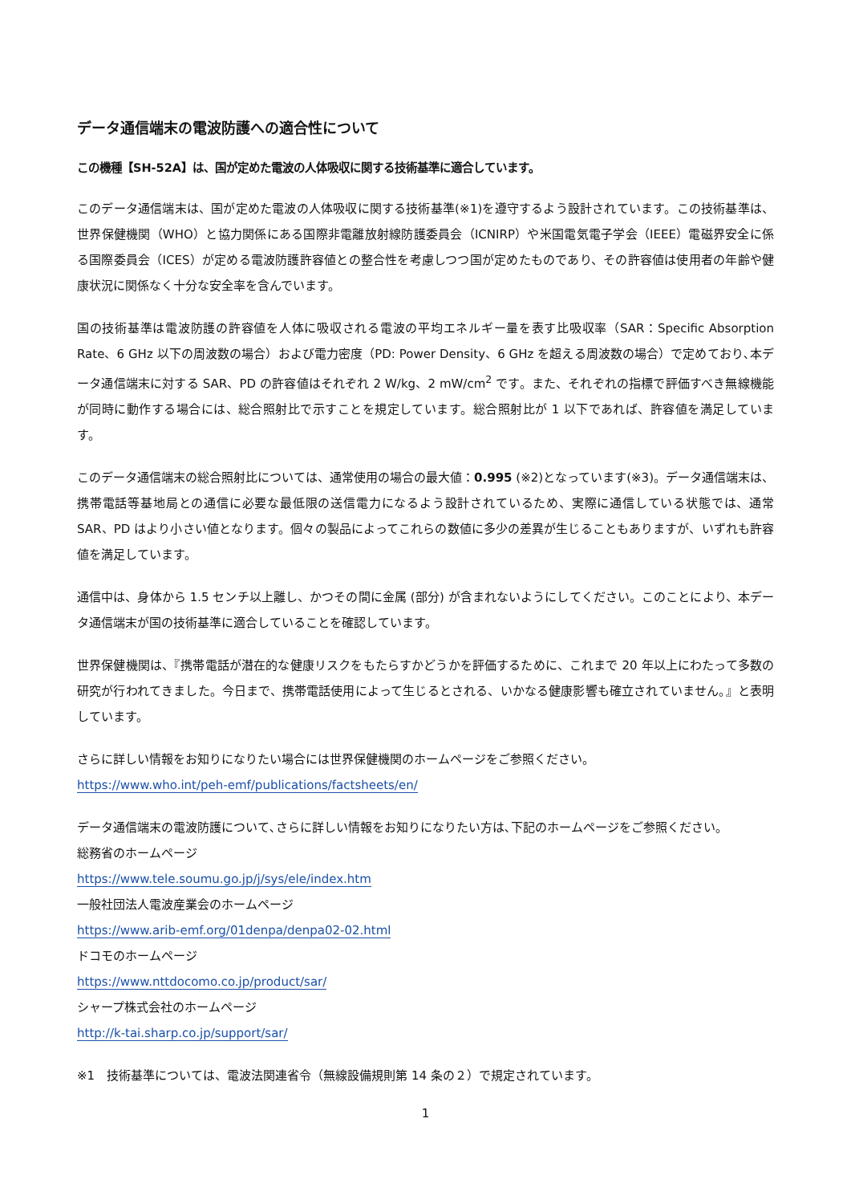データ通信端末の電波防護への適合性について
この機種【SH-52A】は、国が定めた電波の人体吸収に関する技術基準に適合しています。
このデータ通信端末は、国が定めた電波の人体吸収に関する技術基準(※1)を遵守するよう設計されています。この技術基準は、世界保健機関（WHO）と協力関係にある国際非電離放射線防護委員会（ICNIRP）や米国電気電子学会（IEEE）電磁界安全に係る国際委員会（ICES）が定める電波防護許容値との整合性を考慮しつつ国が定めたものであり、その許容値は使用者の年齢や健康状況に関係なく十分な安全率を含んでいます。
国の技術基準は電波防護の許容値を人体に吸収される電波の平均エネルギー量を表す比吸収率（SAR：Specific Absorption Rate、6 GHz 以下の周波数の場合）および電力密度（PD: Power Density、6 GHz を超える周波数の場合）で定めており､本データ通信端末に対する SAR、PD の許容値はそれぞれ 2 W/kg、2 mW/cm<sup>2</sup> です。また、それぞれの指標で評価すべき無線機能が同時に動作する場合には、総合照射比で示すことを規定しています。総合照射比が 1 以下であれば、許容値を満足しています。
このデータ通信端末の総合照射比については、通常使用の場合の最大値：0.995 (※2)となっています(※3)。データ通信端末は、携帯電話等基地局との通信に必要な最低限の送信電力になるよう設計されているため、実際に通信している状態では、通常 SAR、PD はより小さい値となります。個々の製品によってこれらの数値に多少の差異が生じることもありますが、いずれも許容値を満足しています。
通信中は、身体から 1.5 センチ以上離し、かつその間に金属 (部分) が含まれないようにしてください。このことにより、本データ通信端末が国の技術基準に適合していることを確認しています。
世界保健機関は、『携帯電話が潜在的な健康リスクをもたらすかどうかを評価するために、これまで 20 年以上にわたって多数の研究が行われてきました。今日まで、携帯電話使用によって生じるとされる、いかなる健康影響も確立されていません。』と表明しています。
さらに詳しい情報をお知りになりたい場合には世界保健機関のホームページをご参照ください。
https://www.who.int/peh-emf/publications/factsheets/en/
データ通信端末の電波防護について､さらに詳しい情報をお知りになりたい方は､下記のホームページをご参照ください。
総務省のホームページ
https://www.tele.soumu.go.jp/j/sys/ele/index.htm
一般社団法人電波産業会のホームページ
https://www.arib-emf.org/01denpa/denpa02-02.html
ドコモのホームページ
https://www.nttdocomo.co.jp/product/sar/
シャープ株式会社のホームページ
http://k-tai.sharp.co.jp/support/sar/
※1　技術基準については、電波法関連省令（無線設備規則第 14 条の２）で規定されています。
1